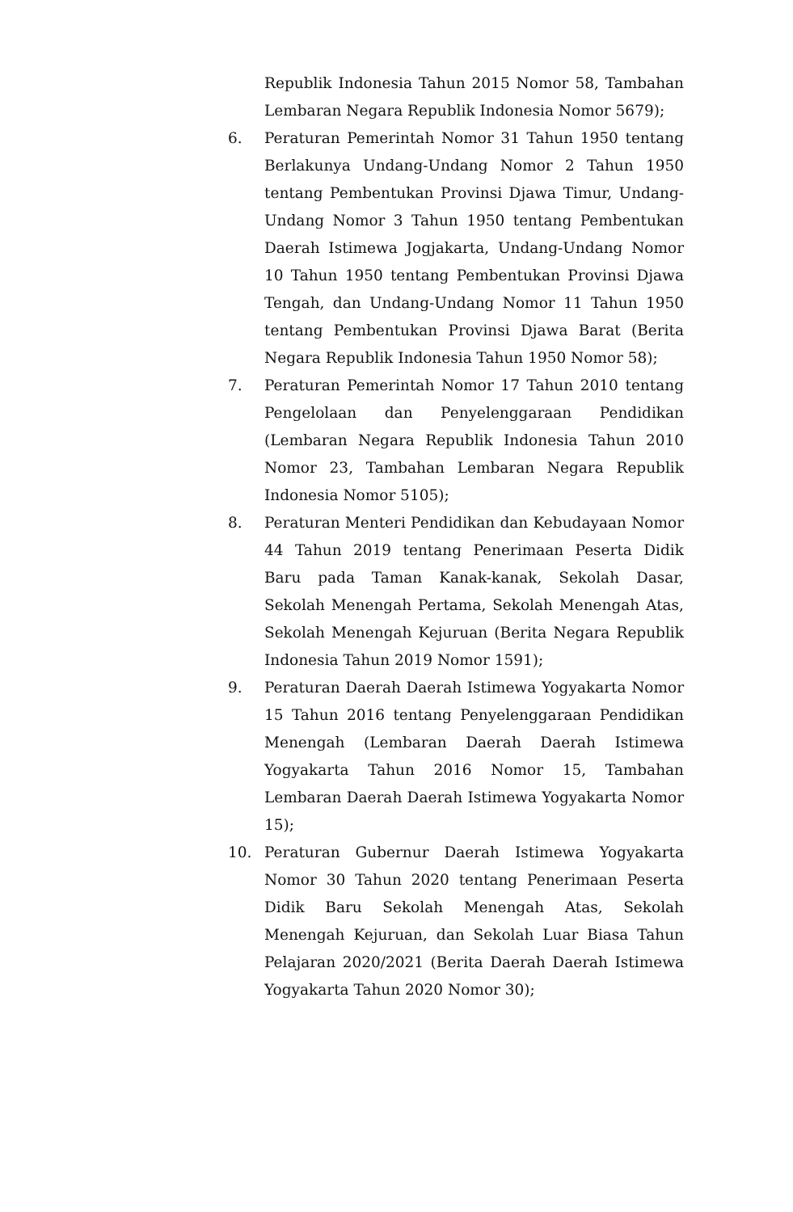Republik Indonesia Tahun 2015 Nomor 58, Tambahan Lembaran Negara Republik Indonesia Nomor 5679);
6. Peraturan Pemerintah Nomor 31 Tahun 1950 tentang Berlakunya Undang-Undang Nomor 2 Tahun 1950 tentang Pembentukan Provinsi Djawa Timur, Undang-Undang Nomor 3 Tahun 1950 tentang Pembentukan Daerah Istimewa Jogjakarta, Undang-Undang Nomor 10 Tahun 1950 tentang Pembentukan Provinsi Djawa Tengah, dan Undang-Undang Nomor 11 Tahun 1950 tentang Pembentukan Provinsi Djawa Barat (Berita Negara Republik Indonesia Tahun 1950 Nomor 58);
7. Peraturan Pemerintah Nomor 17 Tahun 2010 tentang Pengelolaan dan Penyelenggaraan Pendidikan (Lembaran Negara Republik Indonesia Tahun 2010 Nomor 23, Tambahan Lembaran Negara Republik Indonesia Nomor 5105);
8. Peraturan Menteri Pendidikan dan Kebudayaan Nomor 44 Tahun 2019 tentang Penerimaan Peserta Didik Baru pada Taman Kanak-kanak, Sekolah Dasar, Sekolah Menengah Pertama, Sekolah Menengah Atas, Sekolah Menengah Kejuruan (Berita Negara Republik Indonesia Tahun 2019 Nomor 1591);
9. Peraturan Daerah Daerah Istimewa Yogyakarta Nomor 15 Tahun 2016 tentang Penyelenggaraan Pendidikan Menengah (Lembaran Daerah Daerah Istimewa Yogyakarta Tahun 2016 Nomor 15, Tambahan Lembaran Daerah Daerah Istimewa Yogyakarta Nomor 15);
10. Peraturan Gubernur Daerah Istimewa Yogyakarta Nomor 30 Tahun 2020 tentang Penerimaan Peserta Didik Baru Sekolah Menengah Atas, Sekolah Menengah Kejuruan, dan Sekolah Luar Biasa Tahun Pelajaran 2020/2021 (Berita Daerah Daerah Istimewa Yogyakarta Tahun 2020 Nomor 30);